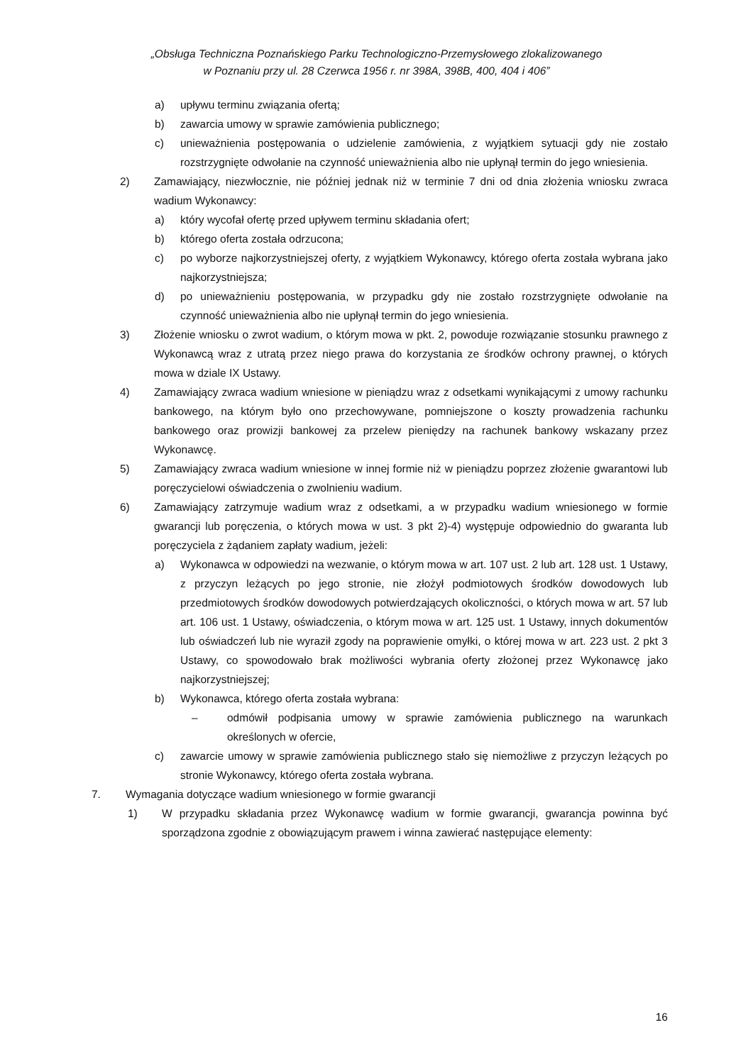„Obsługa Techniczna Poznańskiego Parku Technologiczno-Przemysłowego zlokalizowanego
w Poznaniu przy ul. 28 Czerwca 1956 r. nr 398A, 398B, 400, 404 i 406”
a) upływu terminu związania ofertą;
b) zawarcia umowy w sprawie zamówienia publicznego;
c) unieważnienia postępowania o udzielenie zamówienia, z wyjątkiem sytuacji gdy nie zostało rozstrzygnięte odwołanie na czynność unieważnienia albo nie upłynął termin do jego wniesienia.
2) Zamawiający, niezwłocznie, nie później jednak niż w terminie 7 dni od dnia złożenia wniosku zwraca wadium Wykonawcy:
a) który wycofał ofertę przed upływem terminu składania ofert;
b) którego oferta została odrzucona;
c) po wyborze najkorzystniejszej oferty, z wyjątkiem Wykonawcy, którego oferta została wybrana jako najkorzystniejsza;
d) po unieważnieniu postępowania, w przypadku gdy nie zostało rozstrzygnięte odwołanie na czynność unieważnienia albo nie upłynął termin do jego wniesienia.
3) Złożenie wniosku o zwrot wadium, o którym mowa w pkt. 2, powoduje rozwiązanie stosunku prawnego z Wykonawcą wraz z utratą przez niego prawa do korzystania ze środków ochrony prawnej, o których mowa w dziale IX Ustawy.
4) Zamawiający zwraca wadium wniesione w pieniądzu wraz z odsetkami wynikającymi z umowy rachunku bankowego, na którym było ono przechowywane, pomniejszone o koszty prowadzenia rachunku bankowego oraz prowizji bankowej za przelew pieniędzy na rachunek bankowy wskazany przez Wykonawcę.
5) Zamawiający zwraca wadium wniesione w innej formie niż w pieniądzu poprzez złożenie gwarantowi lub poręczycielowi oświadczenia o zwolnieniu wadium.
6) Zamawiający zatrzymuje wadium wraz z odsetkami, a w przypadku wadium wniesionego w formie gwarancji lub poręczenia, o których mowa w ust. 3 pkt 2)-4) występuje odpowiednio do gwaranta lub poręczyciela z żądaniem zapłaty wadium, jeżeli:
a) Wykonawca w odpowiedzi na wezwanie, o którym mowa w art. 107 ust. 2 lub art. 128 ust. 1 Ustawy, z przyczyn leżących po jego stronie, nie złożył podmiotowych środków dowodowych lub przedmiotowych środków dowodowych potwierdzających okoliczności, o których mowa w art. 57 lub art. 106 ust. 1 Ustawy, oświadczenia, o którym mowa w art. 125 ust. 1 Ustawy, innych dokumentów lub oświadczeń lub nie wyraził zgody na poprawienie omyłki, o której mowa w art. 223 ust. 2 pkt 3 Ustawy, co spowodowało brak możliwości wybrania oferty złożonej przez Wykonawcę jako najkorzystniejszej;
b) Wykonawca, którego oferta została wybrana:
– odmówił podpisania umowy w sprawie zamówienia publicznego na warunkach określonych w ofercie,
c) zawarcie umowy w sprawie zamówienia publicznego stało się niemożliwe z przyczyn leżących po stronie Wykonawcy, którego oferta została wybrana.
7. Wymagania dotyczące wadium wniesionego w formie gwarancji
1) W przypadku składania przez Wykonawcę wadium w formie gwarancji, gwarancja powinna być sporządzona zgodnie z obowiązującym prawem i winna zawierać następujące elementy:
16